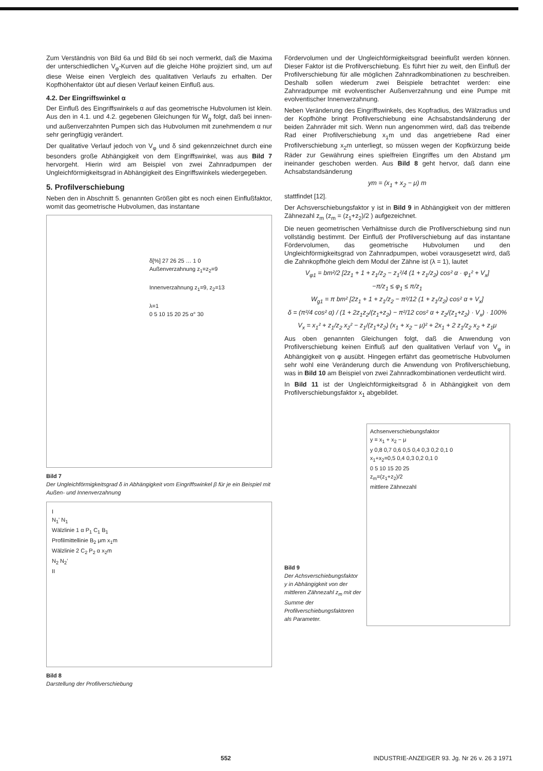Zum Verständnis von Bild 6a und Bild 6b sei noch vermerkt, daß die Maxima der unterschiedlichen V<sub>φ</sub>-Kurven auf die gleiche Höhe projiziert sind, um auf diese Weise einen Vergleich des qualitativen Verlaufs zu erhalten. Der Kopfhöhenfaktor übt auf diesen Verlauf keinen Einfluß aus.
4.2. Der Eingriffswinkel α
Der Einfluß des Eingriffswinkels α auf das geometrische Hubvolumen ist klein. Aus den in 4.1. und 4.2. gegebenen Gleichungen für W<sub>g</sub> folgt, daß bei innen- und außenverzahnten Pumpen sich das Hubvolumen mit zunehmendem α nur sehr geringfügig verändert.
Der qualitative Verlauf jedoch von V<sub>φ</sub> und δ sind gekennzeichnet durch eine besonders große Abhängigkeit von dem Eingriffswinkel, was aus Bild 7 hervorgeht. Hierin wird am Beispiel von zwei Zahnradpumpen der Ungleichförmigkeitsgrad in Abhängigkeit des Eingriffswinkels wiedergegeben.
5. Profilverschiebung
Neben den in Abschnitt 5. genannten Größen gibt es noch einen Einflußfaktor, womit das geometrische Hubvolumen, das instantane
δ[%] 27 26 25 … 1 0
Außenverzahnung z<sub>1</sub>=z<sub>2</sub>=9
Innenverzahnung z<sub>1</sub>=9, z<sub>2</sub>=13
λ=1
0 5 10 15 20 25 α° 30
Bild 7
Der Ungleichförmigkeitsgrad δ in Abhängigkeit vom Eingriffswinkel β für je ein Beispiel mit Außen- und Innenverzahnung
I
N<sub>1</sub>' N<sub>1</sub>
Wälzlinie 1 α P<sub>1</sub> C<sub>1</sub> B<sub>1</sub>
Profilmittellinie B<sub>2</sub> μm x<sub>1</sub>m
Wälzlinie 2 C<sub>2</sub> P<sub>2</sub> α x<sub>2</sub>m
N<sub>2</sub> N<sub>2</sub>'
II
Bild 8
Darstellung der Profilverschiebung
Fördervolumen und der Ungleichförmigkeitsgrad beeinflußt werden können. Dieser Faktor ist die Profilverschiebung. Es führt hier zu weit, den Einfluß der Profilverschiebung für alle möglichen Zahnradkombinationen zu beschreiben. Deshalb sollen wiederum zwei Beispiele betrachtet werden: eine Zahnradpumpe mit evolventischer Außenverzahnung und eine Pumpe mit evolventischer Innenverzahnung.
Neben Veränderung des Eingriffswinkels, des Kopfradius, des Wälzradius und der Kopfhöhe bringt Profilverschiebung eine Achsabstandsänderung der beiden Zahnräder mit sich. Wenn nun angenommen wird, daß das treibende Rad einer Profilverschiebung x<sub>1</sub>m und das angetriebene Rad einer Profilverschiebung x<sub>2</sub>m unterliegt, so müssen wegen der Kopfkürzung beide Räder zur Gewährung eines spielfreien Eingriffes um den Abstand μm ineinander geschoben werden. Aus Bild 8 geht hervor, daß dann eine Achsabstandsänderung
ym = (x<sub>1</sub> + x<sub>2</sub> − μ) m
stattfindet [12].
Der Achsverschiebungsfaktor y ist in Bild 9 in Abhängigkeit von der mittleren Zähnezahl z<sub>m</sub> (z<sub>m</sub> = (z<sub>1</sub>+z<sub>2</sub>)/2 ) aufgezeichnet.
Die neuen geometrischen Verhältnisse durch die Profilverschiebung sind nun vollständig bestimmt. Der Einfluß der Profilverschiebung auf das instantane Fördervolumen, das geometrische Hubvolumen und den Ungleichförmigkeitsgrad von Zahnradpumpen, wobei vorausgesetzt wird, daß die Zahnkopfhöhe gleich dem Modul der Zähne ist (λ = 1), lautet
V<sub>φ1</sub> = bm²/2 [2z<sub>1</sub> + 1 + z<sub>1</sub>/z<sub>2</sub> − z<sub>1</sub>²/4 (1 + z<sub>1</sub>/z<sub>2</sub>) cos² α · φ<sub>1</sub>² + V<sub>x</sub>]
−π/z<sub>1</sub> ≤ φ<sub>1</sub> ≤ π/z<sub>1</sub>
W<sub>g1</sub> = π bm² [2z<sub>1</sub> + 1 + z<sub>1</sub>/z<sub>2</sub> − π²/12 (1 + z<sub>1</sub>/z<sub>2</sub>) cos² α + V<sub>x</sub>]
δ = (π²/4 cos² α) / (1 + 2z<sub>1</sub>z<sub>2</sub>/(z<sub>1</sub>+z<sub>2</sub>) − π²/12 cos² α + z<sub>2</sub>/(z<sub>1</sub>+z<sub>2</sub>) · V<sub>x</sub>) · 100%
V<sub>x</sub> = x<sub>1</sub>² + z<sub>1</sub>/z<sub>2</sub> x<sub>2</sub>² − z<sub>1</sub>/(z<sub>1</sub>+z<sub>2</sub>) (x<sub>1</sub> + x<sub>2</sub> − μ)² + 2x<sub>1</sub> + 2 z<sub>1</sub>/z<sub>2</sub> x<sub>2</sub> + z<sub>1</sub>μ
Aus oben genannten Gleichungen folgt, daß die Anwendung von Profilverschiebung keinen Einfluß auf den qualitativen Verlauf von V<sub>φ</sub> in Abhängigkeit von φ ausübt. Hingegen erfährt das geometrische Hubvolumen sehr wohl eine Veränderung durch die Anwendung von Profilverschiebung, was in Bild 10 am Beispiel von zwei Zahnradkombinationen verdeutlicht wird.
In Bild 11 ist der Ungleichförmigkeitsgrad δ in Abhängigkeit von dem Profilverschiebungsfaktor x<sub>1</sub> abgebildet.
Bild 9
Der Achsverschiebungsfaktor y in Abhängigkeit von der mittleren Zähnezahl z<sub>m</sub> mit der Summe der Profilverschiebungsfaktoren als Parameter.
Achsenverschiebungsfaktor
y = x<sub>1</sub> + x<sub>2</sub> − μ
y 0,8 0,7 0,6 0,5 0,4 0,3 0,2 0,1 0
x<sub>1</sub>+x<sub>2</sub>=0,5 0,4 0,3 0,2 0,1 0
0 5 10 15 20 25
z<sub>m</sub>=(z<sub>1</sub>+z<sub>2</sub>)/2
mittlere Zähnezahl
552 INDUSTRIE-ANZEIGER 93. Jg. Nr 26 v. 26 3 1971